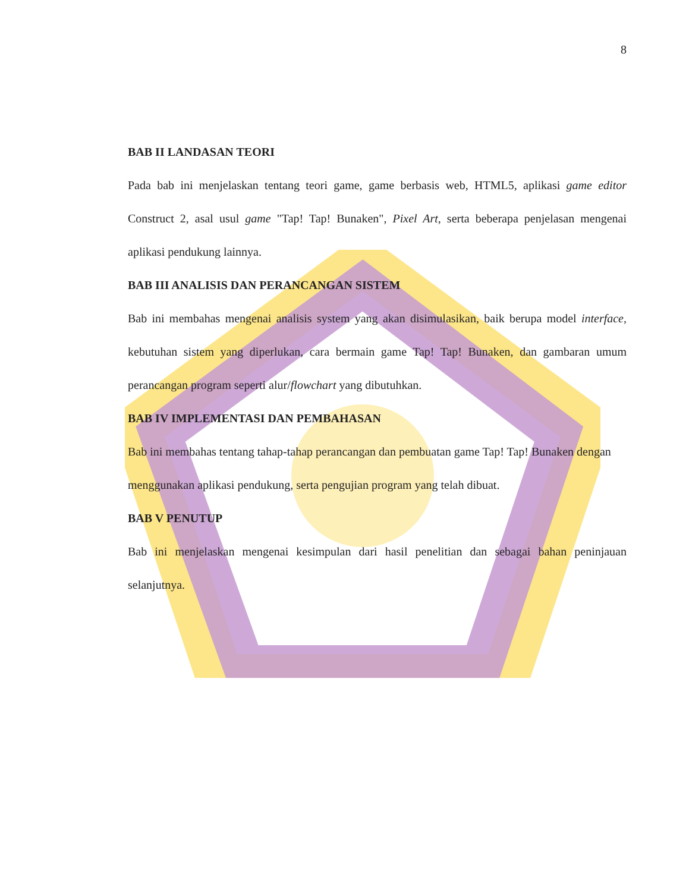8
BAB II LANDASAN TEORI
Pada bab ini menjelaskan tentang teori game, game berbasis web, HTML5, aplikasi game editor Construct 2, asal usul game "Tap! Tap! Bunaken", Pixel Art, serta beberapa penjelasan mengenai aplikasi pendukung lainnya.
BAB III ANALISIS DAN PERANCANGAN SISTEM
Bab ini membahas mengenai analisis system yang akan disimulasikan, baik berupa model interface, kebutuhan sistem yang diperlukan, cara bermain game Tap! Tap! Bunaken, dan gambaran umum perancangan program seperti alur/flowchart yang dibutuhkan.
BAB IV IMPLEMENTASI DAN PEMBAHASAN
Bab ini membahas tentang tahap-tahap perancangan dan pembuatan game Tap! Tap! Bunaken dengan menggunakan aplikasi pendukung, serta pengujian program yang telah dibuat.
BAB V PENUTUP
Bab ini menjelaskan mengenai kesimpulan dari hasil penelitian dan sebagai bahan peninjauan selanjutnya.